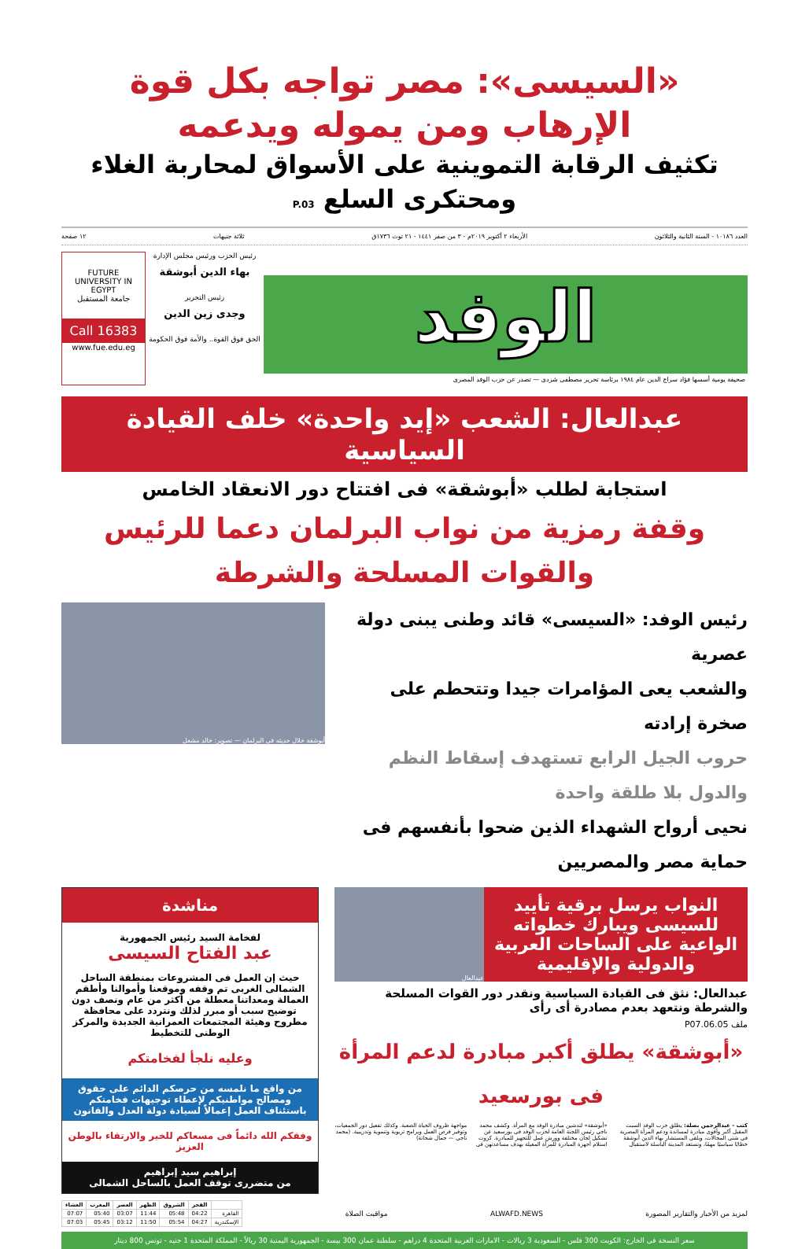«السيسى»: مصر تواجه بكل قوة الإرهاب ومن يموله ويدعمه
تكثيف الرقابة التموينية على الأسواق لمحاربة الغلاء ومحتكرى السلع P.03
العدد ١٠١٨٦ - السنة الثانية والثلاثون الأربعاء ٢ أكتوبر ٢٠١٩م - ٣ من صفر ١٤٤١ - ٢١ توت ١٧٣٦ق ثلاثة جنيهات ١٢ صفحة
الوفد
صحيفة يومية أسسها فؤاد سراج الدين عام ١٩٨٤ برئاسة تحرير مصطفى شردى — تصدر عن حزب الوفد المصرى
رئيس الحزب ورئيس مجلس الإدارة
بهاء الدين أبوشقة
رئيس التحرير
وجدى زين الدين
الحق فوق القوة.. والأمة فوق الحكومة
FUTURE
UNIVERSITY IN EGYPT
جامعة المستقبل
Call 16383
www.fue.edu.eg
عبدالعال: الشعب «إيد واحدة» خلف القيادة السياسية
استجابة لطلب «أبوشقة» فى افتتاح دور الانعقاد الخامس
وقفة رمزية من نواب البرلمان دعما للرئيس والقوات المسلحة والشرطة
رئيس الوفد: «السيسى» قائد وطنى يبنى دولة عصرية
والشعب يعى المؤامرات جيدا وتتحطم على صخرة إرادته
حروب الجيل الرابع تستهدف إسقاط النظم والدول بلا طلقة واحدة
نحيى أرواح الشهداء الذين ضحوا بأنفسهم فى حماية مصر والمصريين
أبوشقة خلال حديثه فى البرلمان — تصوير: خالد مشعل
النواب يرسل برقية تأييد للسيسى ويبارك خطواته الواعية على الساحات العربية والدولية والإقليمية
عبدالعال
عبدالعال: نثق فى القيادة السياسية ونقدر دور القوات المسلحة والشرطة ونتعهد بعدم مصادرة أى رأى
ملف P07.06.05
«أبوشقة» يطلق أكبر مبادرة لدعم المرأة فى بورسعيد
كتب - عبدالرحمن بصلة: يطلق حزب الوفد السبت المقبل أكبر وأقوى مبادرة لمساندة ودعم المرأة المصرية فى شتى المجالات، ويلقى المستشار بهاء الدين أبوشقة خطابًا سياسيًا مهمًا، وتستعد المدينة الباسلة لاستقبال «أبوشقة» لتدشين مبادرة الوفد مع المرأة. وكشف محمد ناجى رئيس اللجنة العامة لحزب الوفد فى بورسعيد عن تشكيل لجان مختلفة وورش عمل للتجهيز للمبادرة. كروت استلام أجهزة المبادرة للمرأة المعيلة بهدف مساعدتهن فى مواجهة ظروف الحياة الصعبة. وكذلك تفعيل دور الجمعيات، وتوفير فرص العمل وبرامج تربوية وتنموية وتدريبية. (محمد ناجى — جمال شحاتة)
مناشدة
لفخامة السيد رئيس الجمهورية
عبد الفتاح السيسى
حيث إن العمل فى المشروعات بمنطقة الساحل الشمالى الغربى تم وقفه وموقعنا وأموالنا وأطقم العمالة ومعداتنا معطلة من أكثر من عام ونصف دون توضيح سبب أو مبرر لذلك ونتردد على محافظة مطروح وهيئة المجتمعات العمرانية الجديدة والمركز الوطنى للتخطيط
وعليه نلجأ لفخامتكم
من واقع ما نلمسه من حرصكم الدائم على حقوق ومصالح مواطنيكم لإعطاء توجيهات فخامتكم باستئناف العمل إعمالاً لسيادة دولة العدل والقانون
وفقكم الله دائماً فى مسعاكم للخير والارتقاء بالوطن العزيز
إبراهيم سيد إبراهيم
من متضررى توقف العمل بالساحل الشمالى
لمزيد من الأخبار والتقارير المصورة ALWAFD.NEWS مواقيت الصلاة
| | الفجر | الشروق | الظهر | العصر | المغرب | العشاء |
| --- | --- | --- | --- | --- | --- | --- |
| القاهرة | 04:22 | 05:48 | 11:44 | 03:07 | 05:40 | 07:07 |
| الإسكندرية | 04:27 | 05:54 | 11:50 | 03:12 | 05:45 | 07:03 |
سعر النسخة فى الخارج: الكويت 300 فلس - السعودية 3 ريالات - الامارات العربية المتحدة 4 دراهم - سلطنة عمان 300 بيسة - الجمهورية اليمنية 30 ريالاً - المملكة المتحدة 1 جنيه - تونس 800 دينار